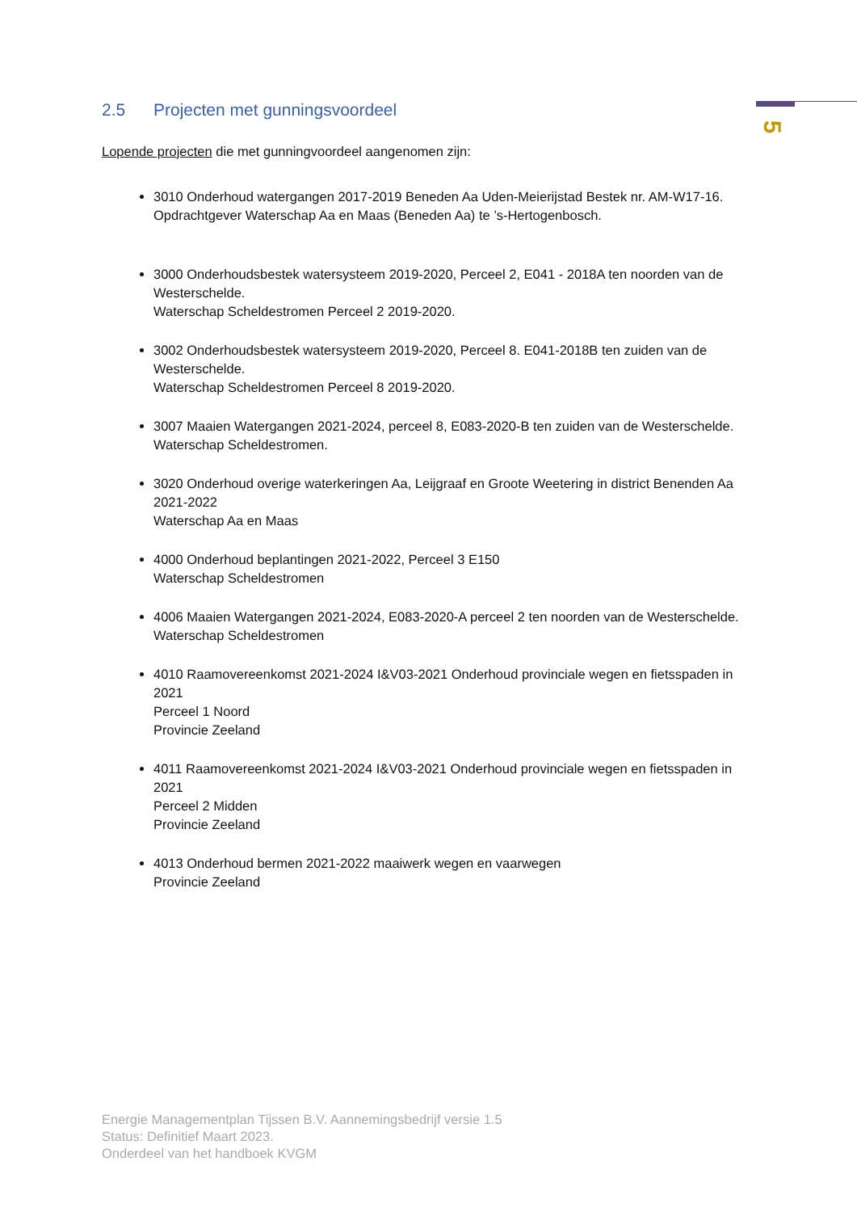5
2.5 Projecten met gunningsvoordeel
Lopende projecten die met gunningvoordeel aangenomen zijn:
3010 Onderhoud watergangen 2017-2019 Beneden Aa Uden-Meierijstad Bestek nr. AM-W17-16. Opdrachtgever Waterschap Aa en Maas (Beneden Aa) te ’s-Hertogenbosch.
3000 Onderhoudsbestek watersysteem 2019-2020, Perceel 2, E041 - 2018A ten noorden van de Westerschelde.
Waterschap Scheldestromen Perceel 2 2019-2020.
3002 Onderhoudsbestek watersysteem 2019-2020, Perceel 8. E041-2018B ten zuiden van de Westerschelde.
Waterschap Scheldestromen Perceel 8 2019-2020.
3007 Maaien Watergangen 2021-2024, perceel 8, E083-2020-B ten zuiden van de Westerschelde.
Waterschap Scheldestromen.
3020 Onderhoud overige waterkeringen Aa, Leijgraaf en Groote Weetering in district Benenden Aa 2021-2022
Waterschap Aa en Maas
4000 Onderhoud beplantingen 2021-2022, Perceel 3 E150
Waterschap Scheldestromen
4006 Maaien Watergangen 2021-2024, E083-2020-A perceel 2 ten noorden van de Westerschelde.
Waterschap Scheldestromen
4010 Raamovereenkomst 2021-2024 I&V03-2021 Onderhoud provinciale wegen en fietsspaden in 2021
Perceel 1 Noord
Provincie Zeeland
4011 Raamovereenkomst 2021-2024 I&V03-2021 Onderhoud provinciale wegen en fietsspaden in 2021
Perceel 2 Midden
Provincie Zeeland
4013 Onderhoud bermen 2021-2022 maaiwerk wegen en vaarwegen
Provincie Zeeland
Energie Managementplan Tijssen B.V. Aannemingsbedrijf versie 1.5
Status: Definitief Maart 2023.
Onderdeel van het handboek KVGM